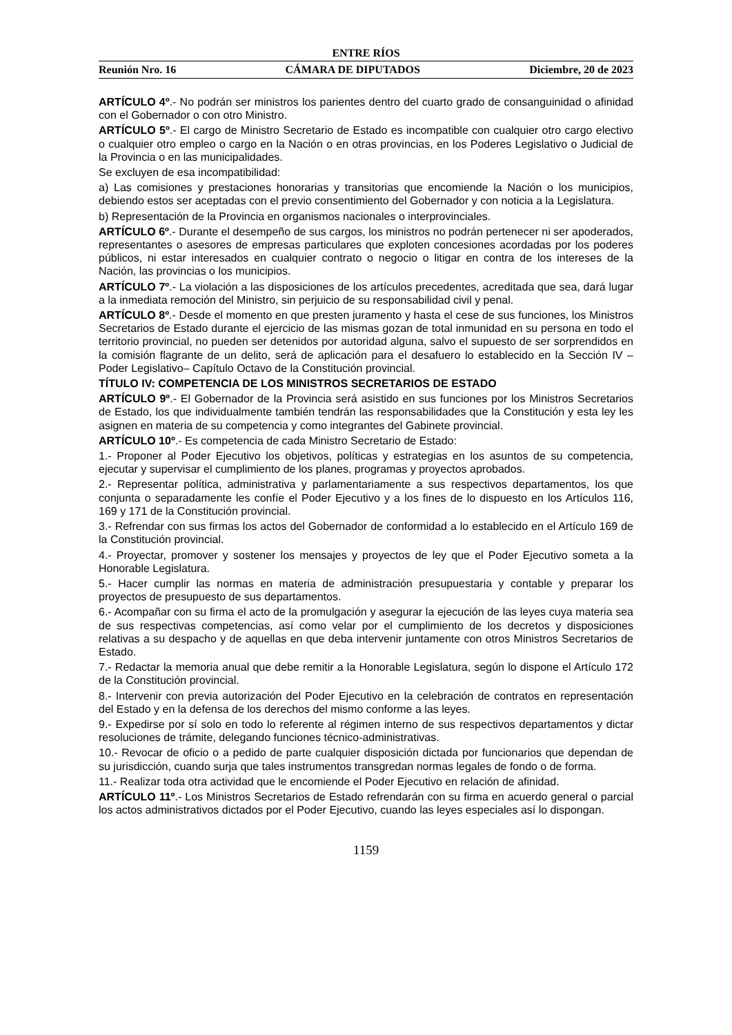ENTRE RÍOS
Reunión Nro. 16 CÁMARA DE DIPUTADOS Diciembre, 20 de 2023
ARTÍCULO 4º.- No podrán ser ministros los parientes dentro del cuarto grado de consanguinidad o afinidad con el Gobernador o con otro Ministro.
ARTÍCULO 5º.- El cargo de Ministro Secretario de Estado es incompatible con cualquier otro cargo electivo o cualquier otro empleo o cargo en la Nación o en otras provincias, en los Poderes Legislativo o Judicial de la Provincia o en las municipalidades.
Se excluyen de esa incompatibilidad:
a) Las comisiones y prestaciones honorarias y transitorias que encomiende la Nación o los municipios, debiendo estos ser aceptadas con el previo consentimiento del Gobernador y con noticia a la Legislatura.
b) Representación de la Provincia en organismos nacionales o interprovinciales.
ARTÍCULO 6º.- Durante el desempeño de sus cargos, los ministros no podrán pertenecer ni ser apoderados, representantes o asesores de empresas particulares que exploten concesiones acordadas por los poderes públicos, ni estar interesados en cualquier contrato o negocio o litigar en contra de los intereses de la Nación, las provincias o los municipios.
ARTÍCULO 7º.- La violación a las disposiciones de los artículos precedentes, acreditada que sea, dará lugar a la inmediata remoción del Ministro, sin perjuicio de su responsabilidad civil y penal.
ARTÍCULO 8º.- Desde el momento en que presten juramento y hasta el cese de sus funciones, los Ministros Secretarios de Estado durante el ejercicio de las mismas gozan de total inmunidad en su persona en todo el territorio provincial, no pueden ser detenidos por autoridad alguna, salvo el supuesto de ser sorprendidos en la comisión flagrante de un delito, será de aplicación para el desafuero lo establecido en la Sección IV –Poder Legislativo– Capítulo Octavo de la Constitución provincial.
TÍTULO IV: COMPETENCIA DE LOS MINISTROS SECRETARIOS DE ESTADO
ARTÍCULO 9º.- El Gobernador de la Provincia será asistido en sus funciones por los Ministros Secretarios de Estado, los que individualmente también tendrán las responsabilidades que la Constitución y esta ley les asignen en materia de su competencia y como integrantes del Gabinete provincial.
ARTÍCULO 10º.- Es competencia de cada Ministro Secretario de Estado:
1.- Proponer al Poder Ejecutivo los objetivos, políticas y estrategias en los asuntos de su competencia, ejecutar y supervisar el cumplimiento de los planes, programas y proyectos aprobados.
2.- Representar política, administrativa y parlamentariamente a sus respectivos departamentos, los que conjunta o separadamente les confíe el Poder Ejecutivo y a los fines de lo dispuesto en los Artículos 116, 169 y 171 de la Constitución provincial.
3.- Refrendar con sus firmas los actos del Gobernador de conformidad a lo establecido en el Artículo 169 de la Constitución provincial.
4.- Proyectar, promover y sostener los mensajes y proyectos de ley que el Poder Ejecutivo someta a la Honorable Legislatura.
5.- Hacer cumplir las normas en materia de administración presupuestaria y contable y preparar los proyectos de presupuesto de sus departamentos.
6.- Acompañar con su firma el acto de la promulgación y asegurar la ejecución de las leyes cuya materia sea de sus respectivas competencias, así como velar por el cumplimiento de los decretos y disposiciones relativas a su despacho y de aquellas en que deba intervenir juntamente con otros Ministros Secretarios de Estado.
7.- Redactar la memoria anual que debe remitir a la Honorable Legislatura, según lo dispone el Artículo 172 de la Constitución provincial.
8.- Intervenir con previa autorización del Poder Ejecutivo en la celebración de contratos en representación del Estado y en la defensa de los derechos del mismo conforme a las leyes.
9.- Expedirse por sí solo en todo lo referente al régimen interno de sus respectivos departamentos y dictar resoluciones de trámite, delegando funciones técnico-administrativas.
10.- Revocar de oficio o a pedido de parte cualquier disposición dictada por funcionarios que dependan de su jurisdicción, cuando surja que tales instrumentos transgredan normas legales de fondo o de forma.
11.- Realizar toda otra actividad que le encomiende el Poder Ejecutivo en relación de afinidad.
ARTÍCULO 11º.- Los Ministros Secretarios de Estado refrendarán con su firma en acuerdo general o parcial los actos administrativos dictados por el Poder Ejecutivo, cuando las leyes especiales así lo dispongan.
1159